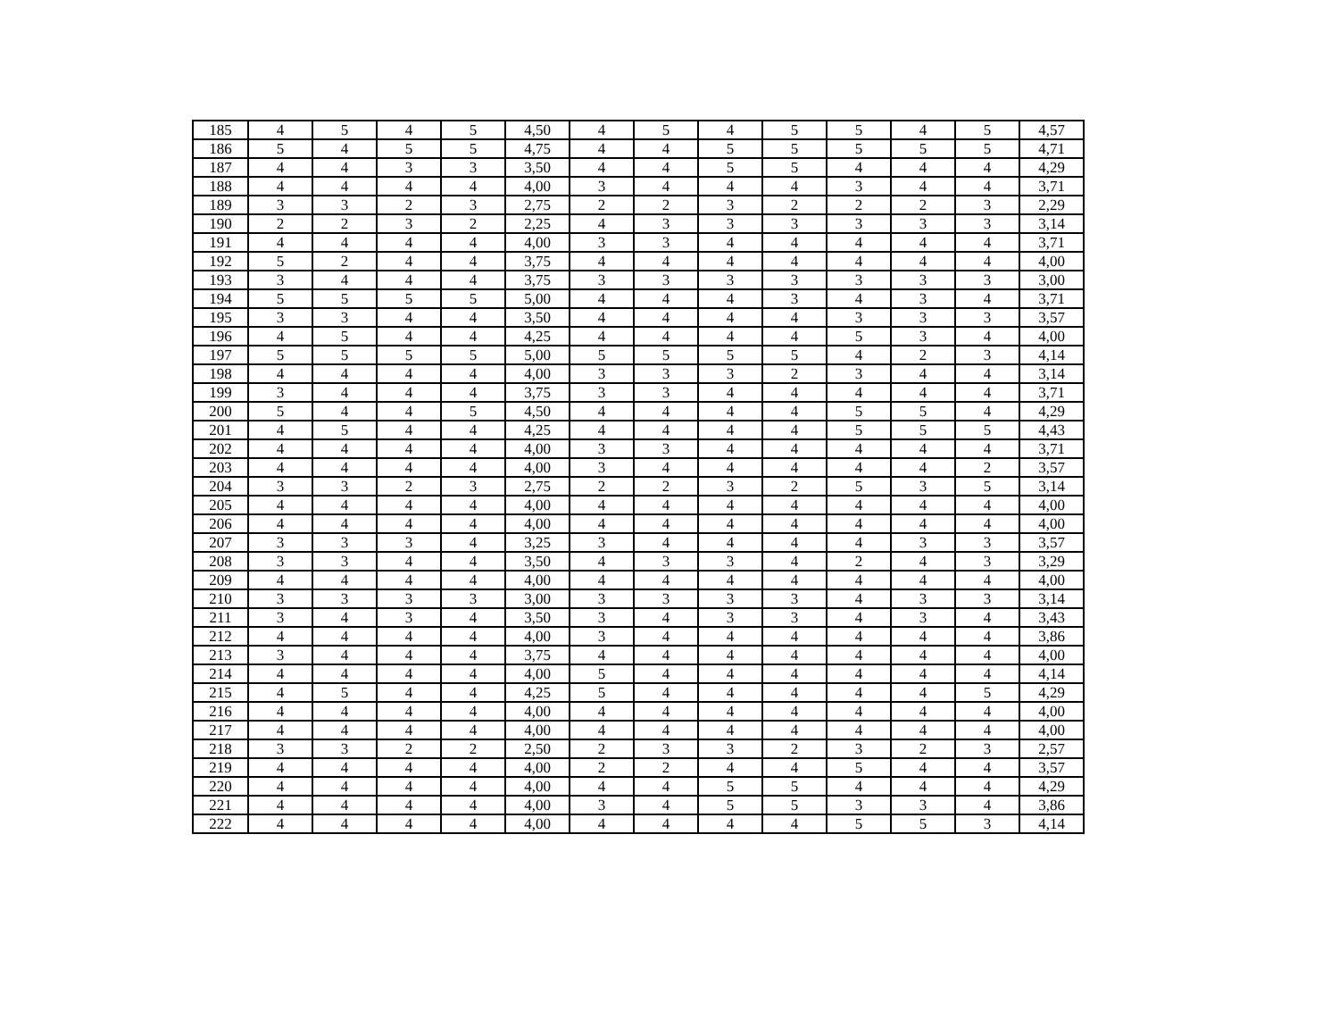| 185 | 4 | 5 | 4 | 5 | 4,50 | 4 | 5 | 4 | 5 | 5 | 4 | 5 | 4,57 |
| 186 | 5 | 4 | 5 | 5 | 4,75 | 4 | 4 | 5 | 5 | 5 | 5 | 5 | 4,71 |
| 187 | 4 | 4 | 3 | 3 | 3,50 | 4 | 4 | 5 | 5 | 4 | 4 | 4 | 4,29 |
| 188 | 4 | 4 | 4 | 4 | 4,00 | 3 | 4 | 4 | 4 | 3 | 4 | 4 | 3,71 |
| 189 | 3 | 3 | 2 | 3 | 2,75 | 2 | 2 | 3 | 2 | 2 | 2 | 3 | 2,29 |
| 190 | 2 | 2 | 3 | 2 | 2,25 | 4 | 3 | 3 | 3 | 3 | 3 | 3 | 3,14 |
| 191 | 4 | 4 | 4 | 4 | 4,00 | 3 | 3 | 4 | 4 | 4 | 4 | 4 | 3,71 |
| 192 | 5 | 2 | 4 | 4 | 3,75 | 4 | 4 | 4 | 4 | 4 | 4 | 4 | 4,00 |
| 193 | 3 | 4 | 4 | 4 | 3,75 | 3 | 3 | 3 | 3 | 3 | 3 | 3 | 3,00 |
| 194 | 5 | 5 | 5 | 5 | 5,00 | 4 | 4 | 4 | 3 | 4 | 3 | 4 | 3,71 |
| 195 | 3 | 3 | 4 | 4 | 3,50 | 4 | 4 | 4 | 4 | 3 | 3 | 3 | 3,57 |
| 196 | 4 | 5 | 4 | 4 | 4,25 | 4 | 4 | 4 | 4 | 5 | 3 | 4 | 4,00 |
| 197 | 5 | 5 | 5 | 5 | 5,00 | 5 | 5 | 5 | 5 | 4 | 2 | 3 | 4,14 |
| 198 | 4 | 4 | 4 | 4 | 4,00 | 3 | 3 | 3 | 2 | 3 | 4 | 4 | 3,14 |
| 199 | 3 | 4 | 4 | 4 | 3,75 | 3 | 3 | 4 | 4 | 4 | 4 | 4 | 3,71 |
| 200 | 5 | 4 | 4 | 5 | 4,50 | 4 | 4 | 4 | 4 | 5 | 5 | 4 | 4,29 |
| 201 | 4 | 5 | 4 | 4 | 4,25 | 4 | 4 | 4 | 4 | 5 | 5 | 5 | 4,43 |
| 202 | 4 | 4 | 4 | 4 | 4,00 | 3 | 3 | 4 | 4 | 4 | 4 | 4 | 3,71 |
| 203 | 4 | 4 | 4 | 4 | 4,00 | 3 | 4 | 4 | 4 | 4 | 4 | 2 | 3,57 |
| 204 | 3 | 3 | 2 | 3 | 2,75 | 2 | 2 | 3 | 2 | 5 | 3 | 5 | 3,14 |
| 205 | 4 | 4 | 4 | 4 | 4,00 | 4 | 4 | 4 | 4 | 4 | 4 | 4 | 4,00 |
| 206 | 4 | 4 | 4 | 4 | 4,00 | 4 | 4 | 4 | 4 | 4 | 4 | 4 | 4,00 |
| 207 | 3 | 3 | 3 | 4 | 3,25 | 3 | 4 | 4 | 4 | 4 | 3 | 3 | 3,57 |
| 208 | 3 | 3 | 4 | 4 | 3,50 | 4 | 3 | 3 | 4 | 2 | 4 | 3 | 3,29 |
| 209 | 4 | 4 | 4 | 4 | 4,00 | 4 | 4 | 4 | 4 | 4 | 4 | 4 | 4,00 |
| 210 | 3 | 3 | 3 | 3 | 3,00 | 3 | 3 | 3 | 3 | 4 | 3 | 3 | 3,14 |
| 211 | 3 | 4 | 3 | 4 | 3,50 | 3 | 4 | 3 | 3 | 4 | 3 | 4 | 3,43 |
| 212 | 4 | 4 | 4 | 4 | 4,00 | 3 | 4 | 4 | 4 | 4 | 4 | 4 | 3,86 |
| 213 | 3 | 4 | 4 | 4 | 3,75 | 4 | 4 | 4 | 4 | 4 | 4 | 4 | 4,00 |
| 214 | 4 | 4 | 4 | 4 | 4,00 | 5 | 4 | 4 | 4 | 4 | 4 | 4 | 4,14 |
| 215 | 4 | 5 | 4 | 4 | 4,25 | 5 | 4 | 4 | 4 | 4 | 4 | 5 | 4,29 |
| 216 | 4 | 4 | 4 | 4 | 4,00 | 4 | 4 | 4 | 4 | 4 | 4 | 4 | 4,00 |
| 217 | 4 | 4 | 4 | 4 | 4,00 | 4 | 4 | 4 | 4 | 4 | 4 | 4 | 4,00 |
| 218 | 3 | 3 | 2 | 2 | 2,50 | 2 | 3 | 3 | 2 | 3 | 2 | 3 | 2,57 |
| 219 | 4 | 4 | 4 | 4 | 4,00 | 2 | 2 | 4 | 4 | 5 | 4 | 4 | 3,57 |
| 220 | 4 | 4 | 4 | 4 | 4,00 | 4 | 4 | 5 | 5 | 4 | 4 | 4 | 4,29 |
| 221 | 4 | 4 | 4 | 4 | 4,00 | 3 | 4 | 5 | 5 | 3 | 3 | 4 | 3,86 |
| 222 | 4 | 4 | 4 | 4 | 4,00 | 4 | 4 | 4 | 4 | 5 | 5 | 3 | 4,14 |